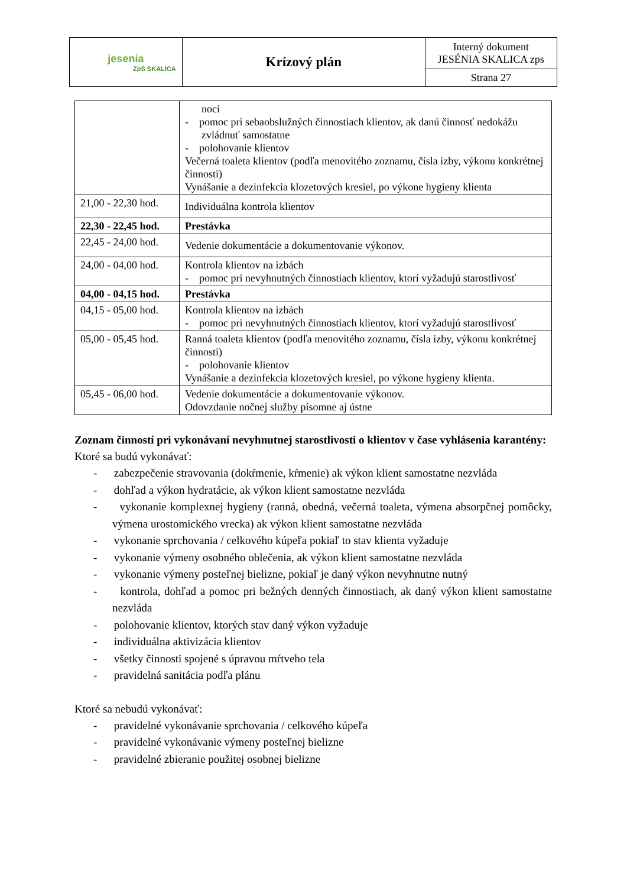| jesenia ZpS SKALICA | Krízový plán | Interný dokument JESÉNIA SKALICA zps |
| | | Strana 27 |
| | noci - pomoc pri sebaobslužných činnostiach klientov, ak danú činnosť nedokážu zvládnuť samostatne - polohovanie klientov Večerná toaleta klientov (podľa menovitého zoznamu, čísla izby, výkonu konkrétnej činnosti) Vynášanie a dezinfekcia klozetových kresiel, po výkone hygieny klienta |
| 21,00 - 22,30 hod. | Individuálna kontrola klientov |
| 22,30 - 22,45 hod. | Prestávka |
| 22,45 - 24,00 hod. | Vedenie dokumentácie a dokumentovanie výkonov. |
| 24,00 - 04,00 hod. | Kontrola klientov na izbách - pomoc pri nevyhnutných činnostiach klientov, ktorí vyžadujú starostlivosť |
| 04,00 - 04,15 hod. | Prestávka |
| 04,15 - 05,00 hod. | Kontrola klientov na izbách - pomoc pri nevyhnutných činnostiach klientov, ktorí vyžadujú starostlivosť |
| 05,00 - 05,45 hod. | Ranná toaleta klientov (podľa menovitého zoznamu, čísla izby, výkonu konkrétnej činnosti) - polohovanie klientov Vynášanie a dezinfekcia klozetových kresiel, po výkone hygieny klienta. |
| 05,45 - 06,00 hod. | Vedenie dokumentácie a dokumentovanie výkonov. Odovzdanie nočnej služby písomne aj ústne |
Zoznam činností pri vykonávaní nevyhnutnej starostlivosti o klientov v čase vyhlásenia karantény:
Ktoré sa budú vykonávať:
- zabezpečenie stravovania (dokŕmenie, kŕmenie) ak výkon klient samostatne nezvláda
- dohľad a výkon hydratácie, ak výkon klient samostatne nezvláda
- vykonanie komplexnej hygieny (ranná, obedná, večerná toaleta, výmena absorpčnej pomôcky, výmena urostomického vrecka) ak výkon klient samostatne nezvláda
- vykonanie sprchovania / celkového kúpeľa pokiaľ to stav klienta vyžaduje
- vykonanie výmeny osobného oblečenia, ak výkon klient samostatne nezvláda
- vykonanie výmeny posteľnej bielizne, pokiaľ je daný výkon nevyhnutne nutný
- kontrola, dohľad a pomoc pri bežných denných činnostiach, ak daný výkon klient samostatne nezvláda
- polohovanie klientov, ktorých stav daný výkon vyžaduje
- individuálna aktivizácia klientov
- všetky činnosti spojené s úpravou mŕtveho tela
- pravidelná sanitácia podľa plánu
Ktoré sa nebudú vykonávať:
- pravidelné vykonávanie sprchovania / celkového kúpeľa
- pravidelné vykonávanie výmeny posteľnej bielizne
- pravidelné zbieranie použitej osobnej bielizne